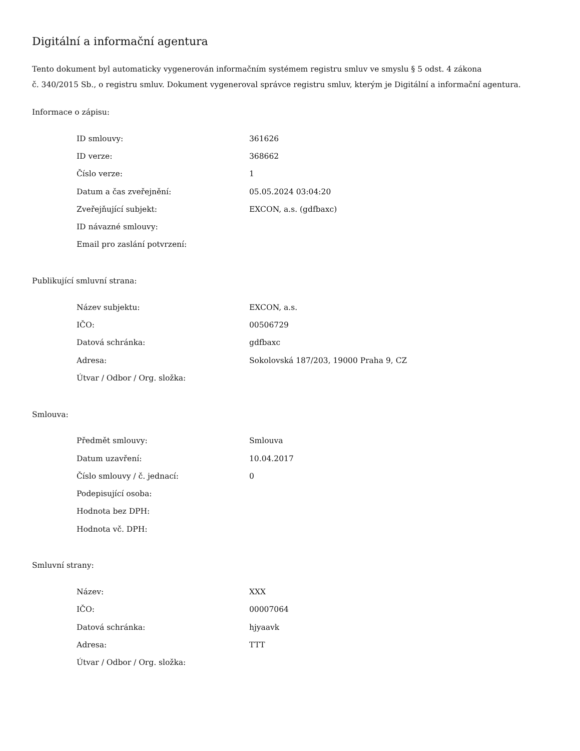Digitální a informační agentura
Tento dokument byl automaticky vygenerován informačním systémem registru smluv ve smyslu § 5 odst. 4 zákona
č. 340/2015 Sb., o registru smluv. Dokument vygeneroval správce registru smluv, kterým je Digitální a informační agentura.
Informace o zápisu:
| ID smlouvy: | 361626 |
| ID verze: | 368662 |
| Číslo verze: | 1 |
| Datum a čas zveřejnění: | 05.05.2024 03:04:20 |
| Zveřejňující subjekt: | EXCON, a.s. (gdfbaxc) |
| ID návazné smlouvy: | |
| Email pro zaslání potvrzení: | |
Publikující smluvní strana:
| Název subjektu: | EXCON, a.s. |
| IČO: | 00506729 |
| Datová schránka: | gdfbaxc |
| Adresa: | Sokolovská 187/203, 19000 Praha 9, CZ |
| Útvar / Odbor / Org. složka: | |
Smlouva:
| Předmět smlouvy: | Smlouva |
| Datum uzavření: | 10.04.2017 |
| Číslo smlouvy / č. jednací: | 0 |
| Podepisující osoba: | |
| Hodnota bez DPH: | |
| Hodnota vč. DPH: | |
Smluvní strany:
| Název: | XXX |
| IČO: | 00007064 |
| Datová schránka: | hjyaavk |
| Adresa: | TTT |
| Útvar / Odbor / Org. složka: | |